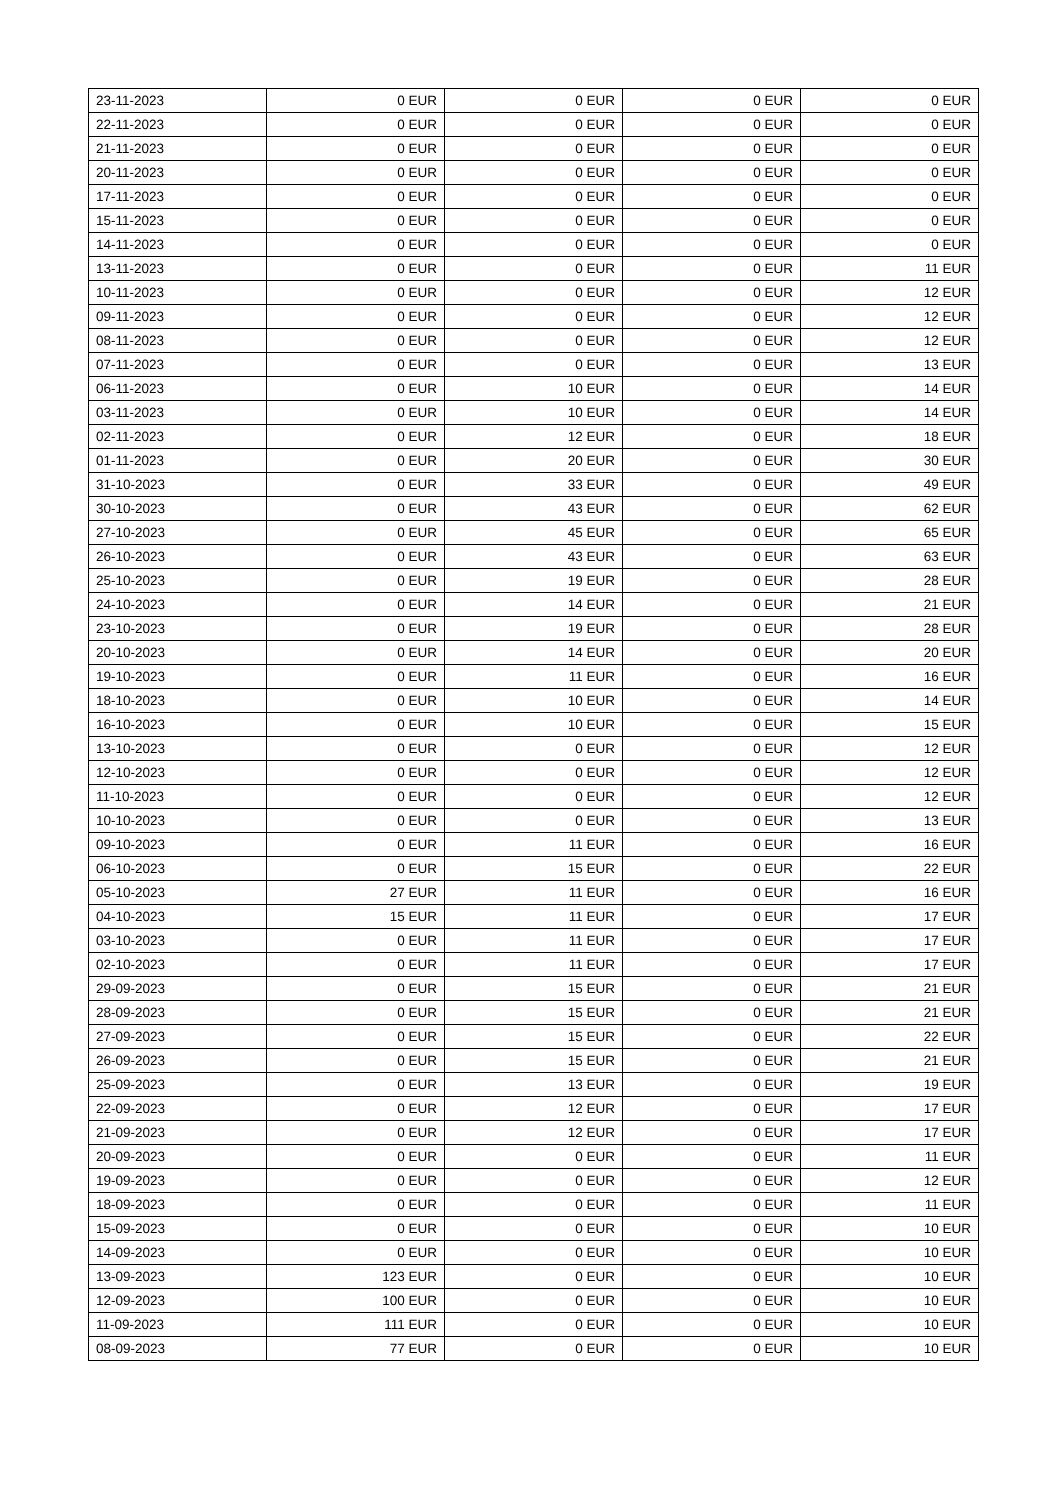| 23-11-2023 | 0 EUR | 0 EUR | 0 EUR | 0 EUR |
| 22-11-2023 | 0 EUR | 0 EUR | 0 EUR | 0 EUR |
| 21-11-2023 | 0 EUR | 0 EUR | 0 EUR | 0 EUR |
| 20-11-2023 | 0 EUR | 0 EUR | 0 EUR | 0 EUR |
| 17-11-2023 | 0 EUR | 0 EUR | 0 EUR | 0 EUR |
| 15-11-2023 | 0 EUR | 0 EUR | 0 EUR | 0 EUR |
| 14-11-2023 | 0 EUR | 0 EUR | 0 EUR | 0 EUR |
| 13-11-2023 | 0 EUR | 0 EUR | 0 EUR | 11 EUR |
| 10-11-2023 | 0 EUR | 0 EUR | 0 EUR | 12 EUR |
| 09-11-2023 | 0 EUR | 0 EUR | 0 EUR | 12 EUR |
| 08-11-2023 | 0 EUR | 0 EUR | 0 EUR | 12 EUR |
| 07-11-2023 | 0 EUR | 0 EUR | 0 EUR | 13 EUR |
| 06-11-2023 | 0 EUR | 10 EUR | 0 EUR | 14 EUR |
| 03-11-2023 | 0 EUR | 10 EUR | 0 EUR | 14 EUR |
| 02-11-2023 | 0 EUR | 12 EUR | 0 EUR | 18 EUR |
| 01-11-2023 | 0 EUR | 20 EUR | 0 EUR | 30 EUR |
| 31-10-2023 | 0 EUR | 33 EUR | 0 EUR | 49 EUR |
| 30-10-2023 | 0 EUR | 43 EUR | 0 EUR | 62 EUR |
| 27-10-2023 | 0 EUR | 45 EUR | 0 EUR | 65 EUR |
| 26-10-2023 | 0 EUR | 43 EUR | 0 EUR | 63 EUR |
| 25-10-2023 | 0 EUR | 19 EUR | 0 EUR | 28 EUR |
| 24-10-2023 | 0 EUR | 14 EUR | 0 EUR | 21 EUR |
| 23-10-2023 | 0 EUR | 19 EUR | 0 EUR | 28 EUR |
| 20-10-2023 | 0 EUR | 14 EUR | 0 EUR | 20 EUR |
| 19-10-2023 | 0 EUR | 11 EUR | 0 EUR | 16 EUR |
| 18-10-2023 | 0 EUR | 10 EUR | 0 EUR | 14 EUR |
| 16-10-2023 | 0 EUR | 10 EUR | 0 EUR | 15 EUR |
| 13-10-2023 | 0 EUR | 0 EUR | 0 EUR | 12 EUR |
| 12-10-2023 | 0 EUR | 0 EUR | 0 EUR | 12 EUR |
| 11-10-2023 | 0 EUR | 0 EUR | 0 EUR | 12 EUR |
| 10-10-2023 | 0 EUR | 0 EUR | 0 EUR | 13 EUR |
| 09-10-2023 | 0 EUR | 11 EUR | 0 EUR | 16 EUR |
| 06-10-2023 | 0 EUR | 15 EUR | 0 EUR | 22 EUR |
| 05-10-2023 | 27 EUR | 11 EUR | 0 EUR | 16 EUR |
| 04-10-2023 | 15 EUR | 11 EUR | 0 EUR | 17 EUR |
| 03-10-2023 | 0 EUR | 11 EUR | 0 EUR | 17 EUR |
| 02-10-2023 | 0 EUR | 11 EUR | 0 EUR | 17 EUR |
| 29-09-2023 | 0 EUR | 15 EUR | 0 EUR | 21 EUR |
| 28-09-2023 | 0 EUR | 15 EUR | 0 EUR | 21 EUR |
| 27-09-2023 | 0 EUR | 15 EUR | 0 EUR | 22 EUR |
| 26-09-2023 | 0 EUR | 15 EUR | 0 EUR | 21 EUR |
| 25-09-2023 | 0 EUR | 13 EUR | 0 EUR | 19 EUR |
| 22-09-2023 | 0 EUR | 12 EUR | 0 EUR | 17 EUR |
| 21-09-2023 | 0 EUR | 12 EUR | 0 EUR | 17 EUR |
| 20-09-2023 | 0 EUR | 0 EUR | 0 EUR | 11 EUR |
| 19-09-2023 | 0 EUR | 0 EUR | 0 EUR | 12 EUR |
| 18-09-2023 | 0 EUR | 0 EUR | 0 EUR | 11 EUR |
| 15-09-2023 | 0 EUR | 0 EUR | 0 EUR | 10 EUR |
| 14-09-2023 | 0 EUR | 0 EUR | 0 EUR | 10 EUR |
| 13-09-2023 | 123 EUR | 0 EUR | 0 EUR | 10 EUR |
| 12-09-2023 | 100 EUR | 0 EUR | 0 EUR | 10 EUR |
| 11-09-2023 | 111 EUR | 0 EUR | 0 EUR | 10 EUR |
| 08-09-2023 | 77 EUR | 0 EUR | 0 EUR | 10 EUR |